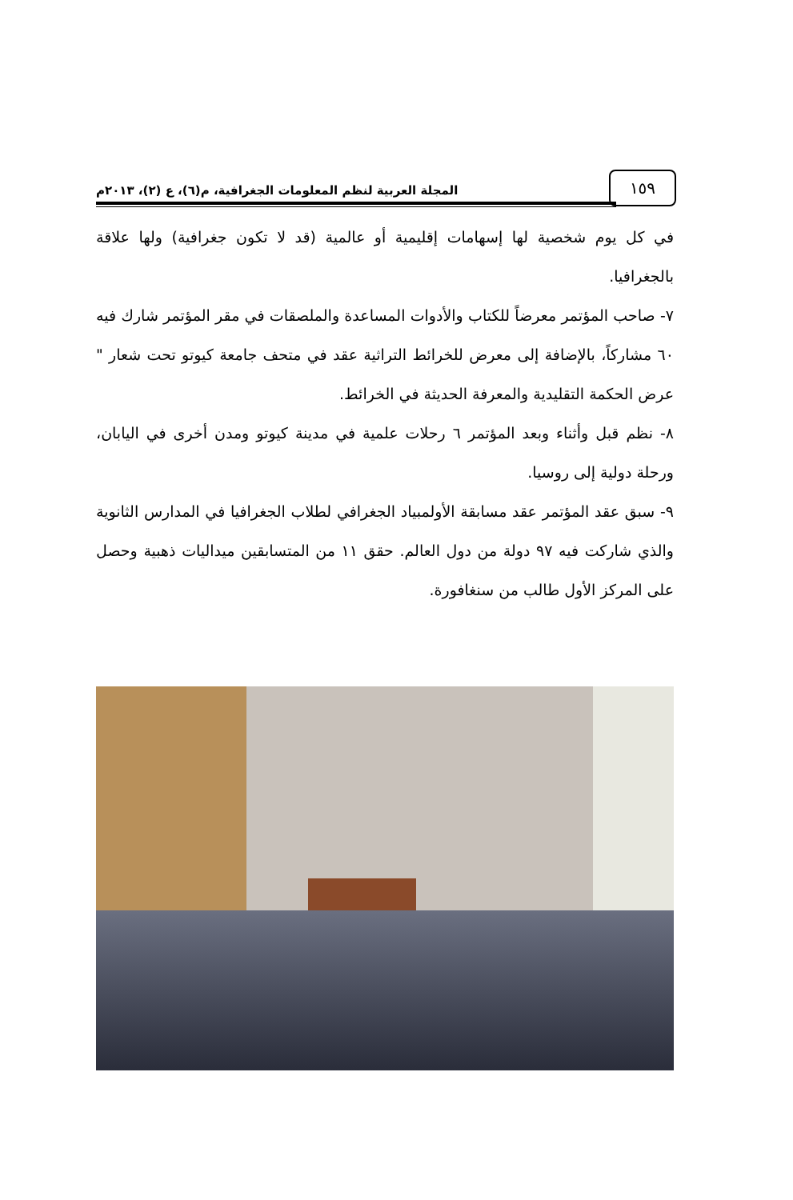١٥٩
المجلة العربية لنظم المعلومات الجغرافية، م(٦)، ع (٢)، ٢٠١٣م
في كل يوم شخصية لها إسهامات إقليمية أو عالمية (قد لا تكون جغرافية) ولها علاقة بالجغرافيا.
٧- صاحب المؤتمر معرضاً للكتاب والأدوات المساعدة والملصقات في مقر المؤتمر شارك فيه ٦٠ مشاركاً، بالإضافة إلى معرض للخرائط التراثية عقد في متحف جامعة كيوتو تحت شعار " عرض الحكمة التقليدية والمعرفة الحديثة في الخرائط.
٨- نظم قبل وأثناء وبعد المؤتمر ٦ رحلات علمية في مدينة كيوتو ومدن أخرى في اليابان، ورحلة دولية إلى روسيا.
٩- سبق عقد المؤتمر عقد مسابقة الأولمبياد الجغرافي لطلاب الجغرافيا في المدارس الثانوية والذي شاركت فيه ٩٧ دولة من دول العالم. حقق ١١ من المتسابقين ميداليات ذهبية وحصل على المركز الأول طالب من سنغافورة.